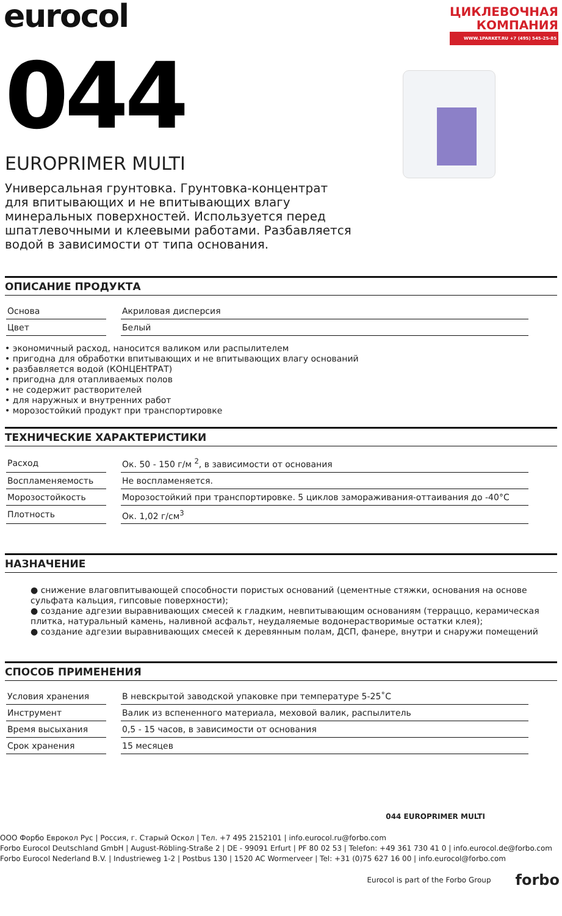eurocol
ЦИКЛЕВОЧНАЯ
КОМПАНИЯ
WWW.1PARKET.RU +7 (495) 545-25-85
044
EUROPRIMER MULTI
Универсальная грунтовка. Грунтовка-концентрат для впитывающих и не впитывающих влагу минеральных поверхностей. Используется перед шпатлевочными и клеевыми работами. Разбавляется водой в зависимости от типа основания.
ОПИСАНИЕ ПРОДУКТА
| Основа | | Акриловая дисперсия |
| Цвет | | Белый |
• экономичный расход, наносится валиком или распылителем
• пригодна для обработки впитывающих и не впитывающих влагу оснований
• разбавляется водой (КОНЦЕНТРАТ)
• пригодна для отапливаемых полов
• не содержит растворителей
• для наружных и внутренних работ
• морозостойкий продукт при транспортировке
ТЕХНИЧЕСКИЕ ХАРАКТЕРИСТИКИ
| Расход | | Ок. 50 - 150 г/м <sup>2</sup>, в зависимости от основания |
| Воспламеняемость | | Не воспламеняется. |
| Морозостойкость | | Морозостойкий при транспортировке. 5 циклов замораживания-оттаивания до -40°C |
| Плотность | | Ок. 1,02 г/см<sup>3</sup> |
НАЗНАЧЕНИЕ
● снижение влаговпитывающей способности пористых оснований (цементные стяжки, основания на основе сульфата кальция, гипсовые поверхности);
● создание адгезии выравнивающих смесей к гладким, невпитывающим основаниям (терраццо, керамическая плитка, натуральный камень, наливной асфальт, неудаляемые водонерастворимые остатки клея);
● создание адгезии выравнивающих смесей к деревянным полам, ДСП, фанере, внутри и снаружи помещений
СПОСОБ ПРИМЕНЕНИЯ
| Условия хранения | | В невскрытой заводской упаковке при температуре 5-25˚C |
| Инструмент | | Валик из вспененного материала, меховой валик, распылитель |
| Время высыхания | | 0,5 - 15 часов, в зависимости от основания |
| Срок хранения | | 15 месяцев |
044 EUROPRIMER MULTI
ООО Форбо Еврокол Рус | Россия, г. Старый Оскол | Тел. +7 495 2152101 | info.eurocol.ru@forbo.com
Forbo Eurocol Deutschland GmbH | August-Röbling-Straße 2 | DE - 99091 Erfurt | PF 80 02 53 | Telefon: +49 361 730 41 0 | info.eurocol.de@forbo.com
Forbo Eurocol Nederland B.V. | Industrieweg 1-2 | Postbus 130 | 1520 AC Wormerveer | Tel: +31 (0)75 627 16 00 | info.eurocol@forbo.com
Eurocol is part of the Forbo Group forbo